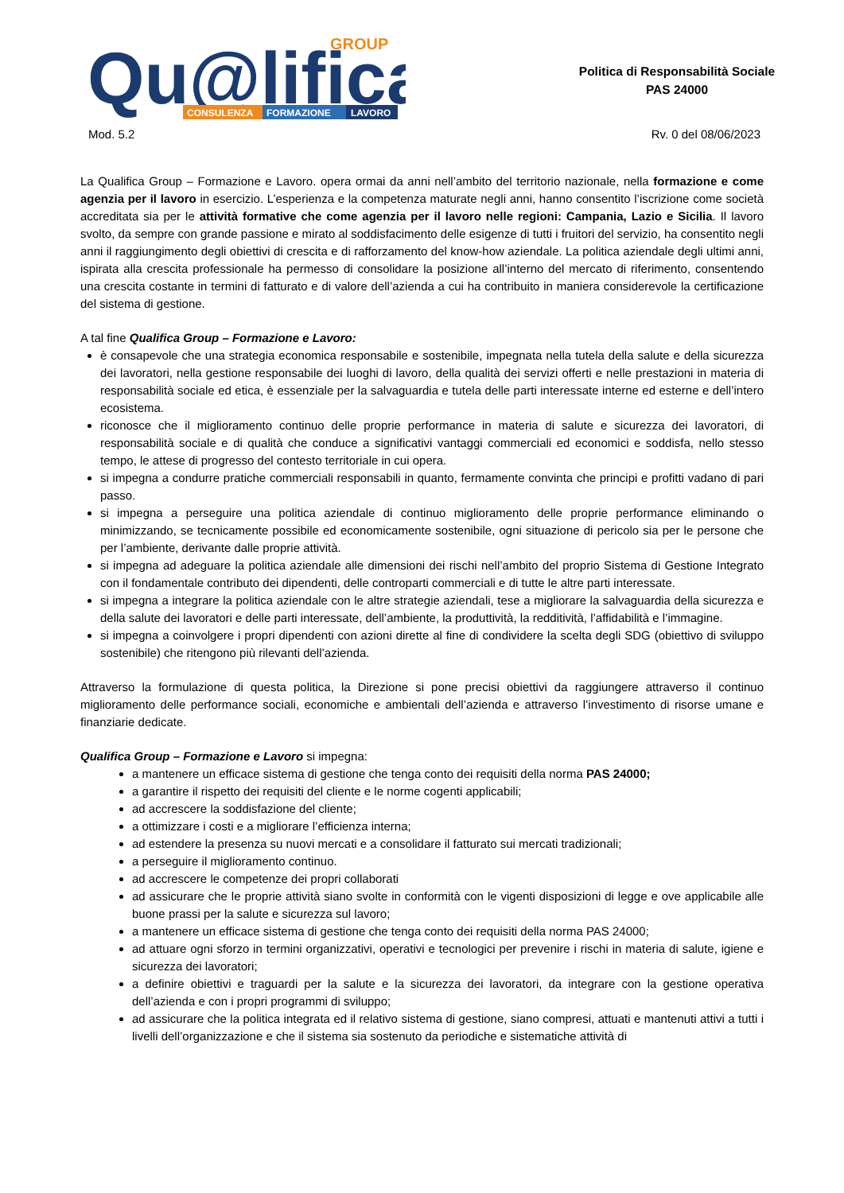Qu@lifica
GROUP
CONSULENZA
FORMAZIONE
LAVORO
Politica di Responsabilità Sociale
PAS 24000
Mod. 5.2 Rv. 0 del 08/06/2023
La Qualifica Group – Formazione e Lavoro. opera ormai da anni nell’ambito del territorio nazionale, nella formazione e come agenzia per il lavoro in esercizio. L’esperienza e la competenza maturate negli anni, hanno consentito l’iscrizione come società accreditata sia per le attività formative che come agenzia per il lavoro nelle regioni: Campania, Lazio e Sicilia. Il lavoro svolto, da sempre con grande passione e mirato al soddisfacimento delle esigenze di tutti i fruitori del servizio, ha consentito negli anni il raggiungimento degli obiettivi di crescita e di rafforzamento del know-how aziendale. La politica aziendale degli ultimi anni, ispirata alla crescita professionale ha permesso di consolidare la posizione all’interno del mercato di riferimento, consentendo una crescita costante in termini di fatturato e di valore dell’azienda a cui ha contribuito in maniera considerevole la certificazione del sistema di gestione.
A tal fine Qualifica Group – Formazione e Lavoro:
è consapevole che una strategia economica responsabile e sostenibile, impegnata nella tutela della salute e della sicurezza dei lavoratori, nella gestione responsabile dei luoghi di lavoro, della qualità dei servizi offerti e nelle prestazioni in materia di responsabilità sociale ed etica, è essenziale per la salvaguardia e tutela delle parti interessate interne ed esterne e dell’intero ecosistema.
riconosce che il miglioramento continuo delle proprie performance in materia di salute e sicurezza dei lavoratori, di responsabilità sociale e di qualità che conduce a significativi vantaggi commerciali ed economici e soddisfa, nello stesso tempo, le attese di progresso del contesto territoriale in cui opera.
si impegna a condurre pratiche commerciali responsabili in quanto, fermamente convinta che principi e profitti vadano di pari passo.
si impegna a perseguire una politica aziendale di continuo miglioramento delle proprie performance eliminando o minimizzando, se tecnicamente possibile ed economicamente sostenibile, ogni situazione di pericolo sia per le persone che per l’ambiente, derivante dalle proprie attività.
si impegna ad adeguare la politica aziendale alle dimensioni dei rischi nell’ambito del proprio Sistema di Gestione Integrato con il fondamentale contributo dei dipendenti, delle controparti commerciali e di tutte le altre parti interessate.
si impegna a integrare la politica aziendale con le altre strategie aziendali, tese a migliorare la salvaguardia della sicurezza e della salute dei lavoratori e delle parti interessate, dell’ambiente, la produttività, la redditività, l’affidabilità e l’immagine.
si impegna a coinvolgere i propri dipendenti con azioni dirette al fine di condividere la scelta degli SDG (obiettivo di sviluppo sostenibile) che ritengono più rilevanti dell’azienda.
Attraverso la formulazione di questa politica, la Direzione si pone precisi obiettivi da raggiungere attraverso il continuo miglioramento delle performance sociali, economiche e ambientali dell’azienda e attraverso l’investimento di risorse umane e finanziarie dedicate.
Qualifica Group – Formazione e Lavoro si impegna:
a mantenere un efficace sistema di gestione che tenga conto dei requisiti della norma PAS 24000;
a garantire il rispetto dei requisiti del cliente e le norme cogenti applicabili;
ad accrescere la soddisfazione del cliente;
a ottimizzare i costi e a migliorare l’efficienza interna;
ad estendere la presenza su nuovi mercati e a consolidare il fatturato sui mercati tradizionali;
a perseguire il miglioramento continuo.
ad accrescere le competenze dei propri collaborati
ad assicurare che le proprie attività siano svolte in conformità con le vigenti disposizioni di legge e ove applicabile alle buone prassi per la salute e sicurezza sul lavoro;
a mantenere un efficace sistema di gestione che tenga conto dei requisiti della norma PAS 24000;
ad attuare ogni sforzo in termini organizzativi, operativi e tecnologici per prevenire i rischi in materia di salute, igiene e sicurezza dei lavoratori;
a definire obiettivi e traguardi per la salute e la sicurezza dei lavoratori, da integrare con la gestione operativa dell’azienda e con i propri programmi di sviluppo;
ad assicurare che la politica integrata ed il relativo sistema di gestione, siano compresi, attuati e mantenuti attivi a tutti i livelli dell’organizzazione e che il sistema sia sostenuto da periodiche e sistematiche attività di